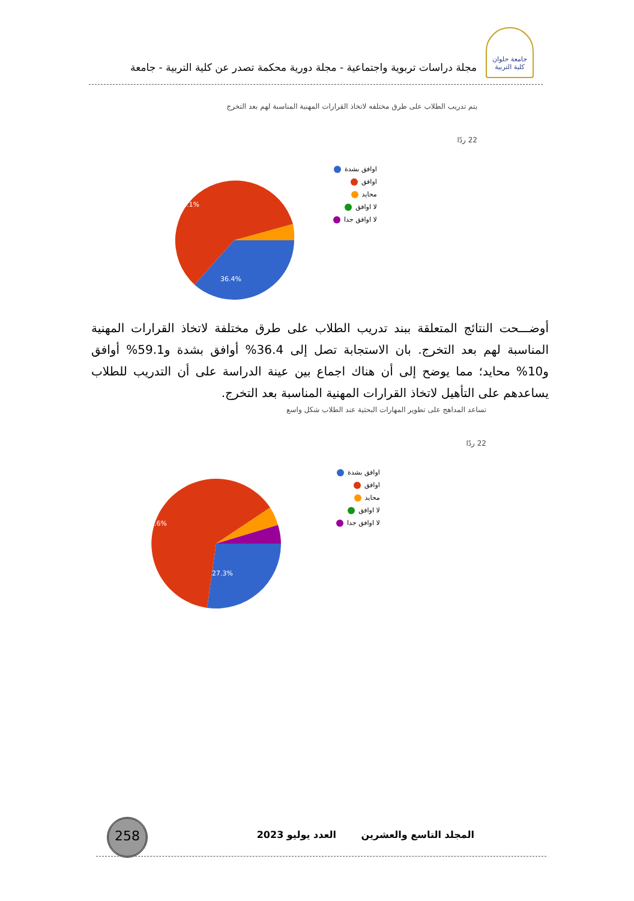جامعة حلوان
كلية التربية
مجلة دراسات تربوية واجتماعية - مجلة دورية محكمة تصدر عن كلية التربية - جامعة
يتم تدريب الطلاب على طرق مختلفه لاتخاذ القرارات المهنية المناسبة لهم بعد التخرج
22 ردًا
59.1%
36.4%
اوافق بشدة
اوافق
محايد
لا اوافق
لا اوافق جدا
أوضـــحت النتائج المتعلقة ببند تدريب الطلاب على طرق مختلفة لاتخاذ القرارات المهنية المناسبة لهم بعد التخرج. بان الاستجابة تصل إلى 36.4% أوافق بشدة و59.1% أوافق و10% محايد؛ مما يوضح إلى أن هناك اجماع بين عينة الدراسة على أن التدريب للطلاب يساعدهم على التأهيل لاتخاذ القرارات المهنية المناسبة بعد التخرج.
تساعد المداهج على تطوير المهارات البحثية عند الطلاب شكل واسع
22 ردًا
63.6%
27.3%
اوافق بشدة
اوافق
محايد
لا اوافق
لا اوافق جدا
المجلد التاسع والعشرين العدد يوليو 2023
258